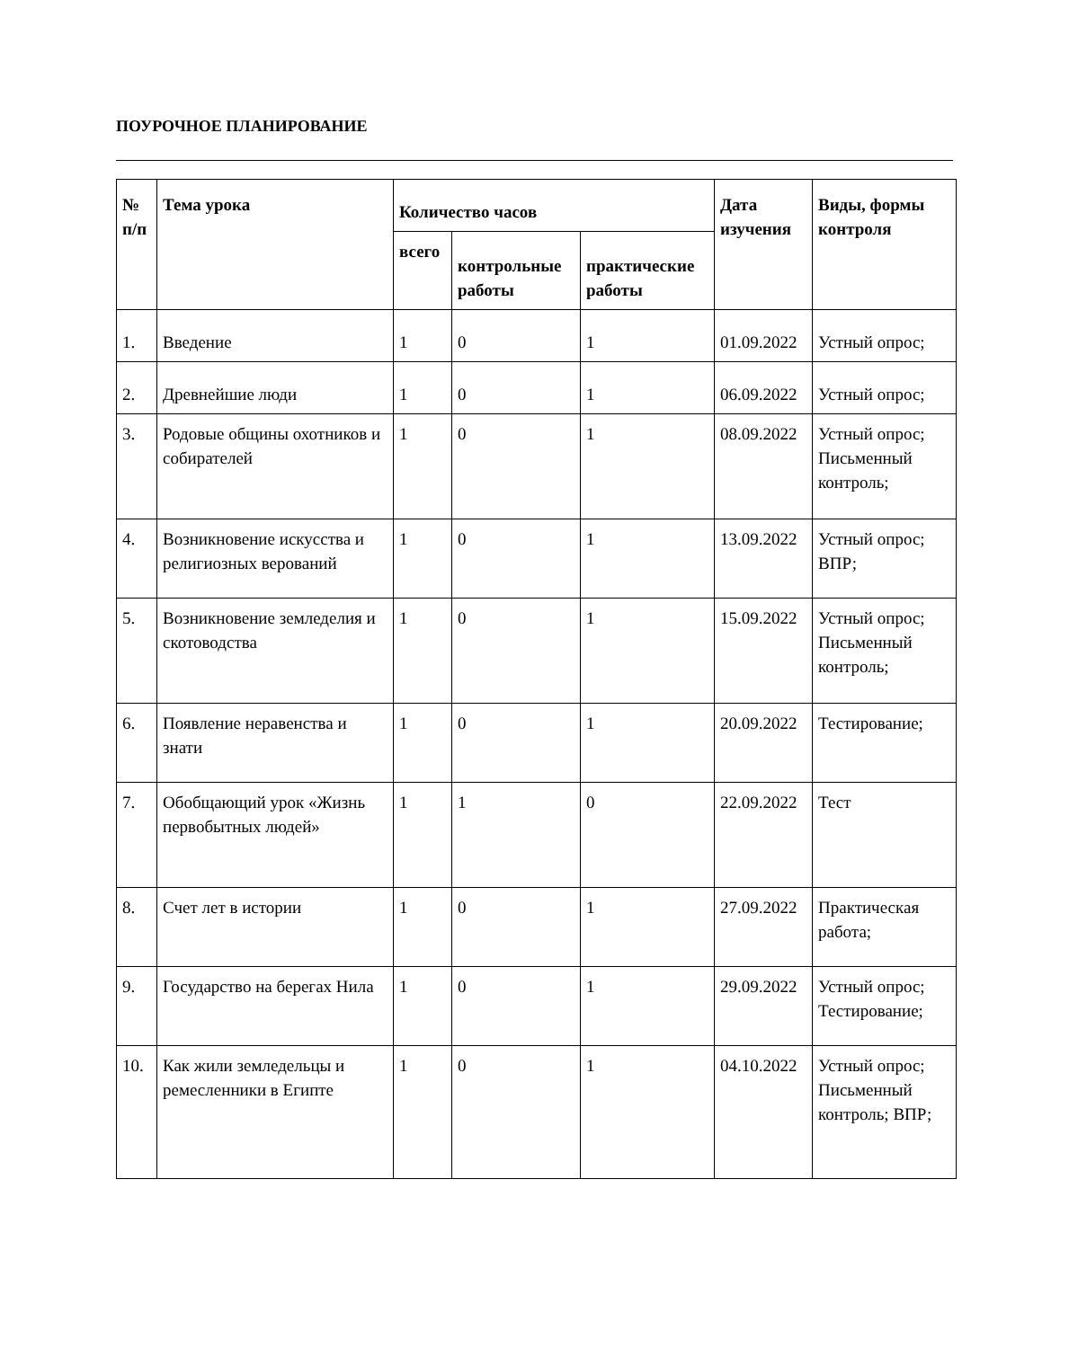ПОУРОЧНОЕ ПЛАНИРОВАНИЕ
| № п/п | Тема урока | Количество часов | | | Дата изучения | Виды, формы контроля |
| --- | --- | --- | --- | --- | --- | --- |
| | | всего | контрольные работы | практические работы | | |
| 1. | Введение | 1 | 0 | 1 | 01.09.2022 | Устный опрос; |
| 2. | Древнейшие люди | 1 | 0 | 1 | 06.09.2022 | Устный опрос; |
| 3. | Родовые общины охотников и собирателей | 1 | 0 | 1 | 08.09.2022 | Устный опрос; Письменный контроль; |
| 4. | Возникновение искусства и религиозных верований | 1 | 0 | 1 | 13.09.2022 | Устный опрос; ВПР; |
| 5. | Возникновение земледелия и скотоводства | 1 | 0 | 1 | 15.09.2022 | Устный опрос; Письменный контроль; |
| 6. | Появление неравенства и знати | 1 | 0 | 1 | 20.09.2022 | Тестирование; |
| 7. | Обобщающий урок «Жизнь первобытных людей» | 1 | 1 | 0 | 22.09.2022 | Тест |
| 8. | Счет лет в истории | 1 | 0 | 1 | 27.09.2022 | Практическая работа; |
| 9. | Государство на берегах Нила | 1 | 0 | 1 | 29.09.2022 | Устный опрос; Тестирование; |
| 10. | Как жили земледельцы и ремесленники в Египте | 1 | 0 | 1 | 04.10.2022 | Устный опрос; Письменный контроль; ВПР; |